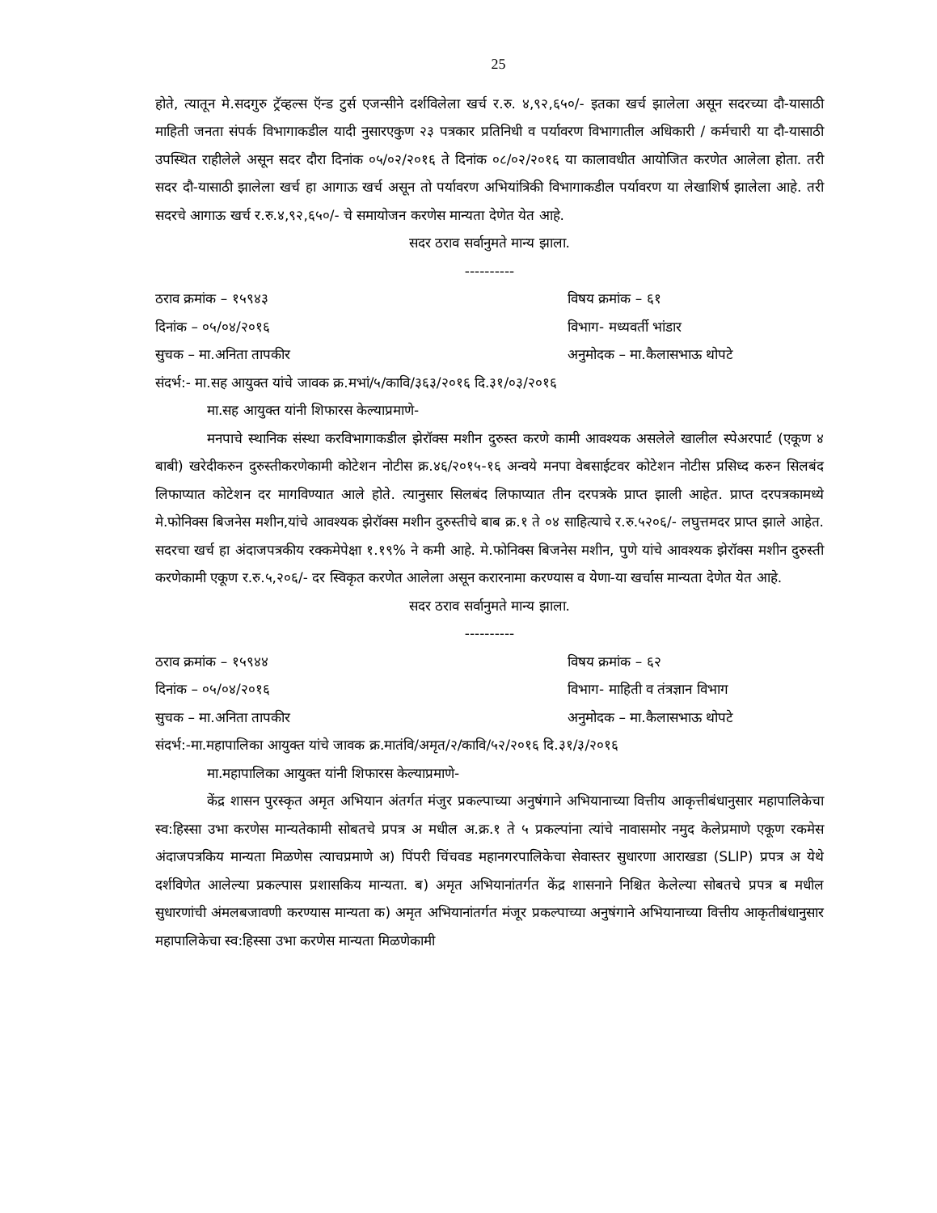25
होते, त्यातून मे.सदगुरु ट्रॅव्हल्स ऍन्ड टुर्स एजन्सीने दर्शविलेला खर्च र.रु. ४,९२,६५०/- इतका खर्च झालेला असून सदरच्या दौ-यासाठी माहिती जनता संपर्क विभागाकडील यादी नुसारएकुण २३ पत्रकार प्रतिनिधी व पर्यावरण विभागातील अधिकारी / कर्मचारी या दौ-यासाठी उपस्थित राहीलेले असून सदर दौरा दिनांक ०५/०२/२०१६ ते दिनांक ०८/०२/२०१६ या कालावधीत आयोजित करणेत आलेला होता. तरी सदर दौ-यासाठी झालेला खर्च हा आगाऊ खर्च असून तो पर्यावरण अभियांत्रिकी विभागाकडील पर्यावरण या लेखाशिर्ष झालेला आहे. तरी सदरचे आगाऊ खर्च र.रु.४,९२,६५०/- चे समायोजन करणेस मान्यता देणेत येत आहे.
सदर ठराव सर्वानुमते मान्य झाला.
----------
ठराव क्रमांक – १५९४३ विषय क्रमांक – ६१
दिनांक – ०५/०४/२०१६ विभाग- मध्यवर्ती भांडार
सुचक – मा.अनिता तापकीर अनुमोदक – मा.कैलासभाऊ थोपटे
संदर्भ:- मा.सह आयुक्त यांचे जावक क्र.मभां/५/कावि/३६३/२०१६ दि.३१/०३/२०१६
मा.सह आयुक्त यांनी शिफारस केल्याप्रमाणे-
मनपाचे स्थानिक संस्था करविभागाकडील झेरॉक्स मशीन दुरुस्त करणे कामी आवश्यक असलेले खालील स्पेअरपार्ट (एकूण ४ बाबी) खरेदीकरुन दुरुस्तीकरणेकामी कोटेशन नोटीस क्र.४६/२०१५-१६ अन्वये मनपा वेबसाईटवर कोटेशन नोटीस प्रसिध्द करुन सिलबंद लिफाप्यात कोटेशन दर मागविण्यात आले होते. त्यानुसार सिलबंद लिफाप्यात तीन दरपत्रके प्राप्त झाली आहेत. प्राप्त दरपत्रकामध्ये मे.फोनिक्स बिजनेस मशीन,यांचे आवश्यक झेरॉक्स मशीन दुरुस्तीचे बाब क्र.१ ते ०४ साहित्याचे र.रु.५२०६/- लघुत्तमदर प्राप्त झाले आहेत. सदरचा खर्च हा अंदाजपत्रकीय रक्कमेपेक्षा १.१९% ने कमी आहे. मे.फोनिक्स बिजनेस मशीन, पुणे यांचे आवश्यक झेरॉक्स मशीन दुरुस्ती करणेकामी एकूण र.रु.५,२०६/- दर स्विकृत करणेत आलेला असून करारनामा करण्यास व येणा-या खर्चास मान्यता देणेत येत आहे.
सदर ठराव सर्वानुमते मान्य झाला.
----------
ठराव क्रमांक – १५९४४ विषय क्रमांक – ६२
दिनांक – ०५/०४/२०१६ विभाग- माहिती व तंत्रज्ञान विभाग
सुचक – मा.अनिता तापकीर अनुमोदक – मा.कैलासभाऊ थोपटे
संदर्भ:-मा.महापालिका आयुक्त यांचे जावक क्र.मातंवि/अमृत/२/कावि/५२/२०१६ दि.३१/३/२०१६
मा.महापालिका आयुक्त यांनी शिफारस केल्याप्रमाणे-
केंद्र शासन पुरस्कृत अमृत अभियान अंतर्गत मंजुर प्रकल्पाच्या अनुषंगाने अभियानाच्या वित्तीय आकृत्तीबंधानुसार महापालिकेचा स्व:हिस्सा उभा करणेस मान्यतेकामी सोबतचे प्रपत्र अ मधील अ.क्र.१ ते ५ प्रकल्पांना त्यांचे नावासमोर नमुद केलेप्रमाणे एकूण रकमेस अंदाजपत्रकिय मान्यता मिळणेस त्याचप्रमाणे अ) पिंपरी चिंचवड महानगरपालिकेचा सेवास्तर सुधारणा आराखडा (SLIP) प्रपत्र अ येथे दर्शविणेत आलेल्या प्रकल्पास प्रशासकिय मान्यता. ब) अमृत अभियानांतर्गत केंद्र शासनाने निश्चित केलेल्या सोबतचे प्रपत्र ब मधील सुधारणांची अंमलबजावणी करण्यास मान्यता क) अमृत अभियानांतर्गत मंजूर प्रकल्पाच्या अनुषंगाने अभियानाच्या वित्तीय आकृतीबंधानुसार महापालिकेचा स्व:हिस्सा उभा करणेस मान्यता मिळणेकामी